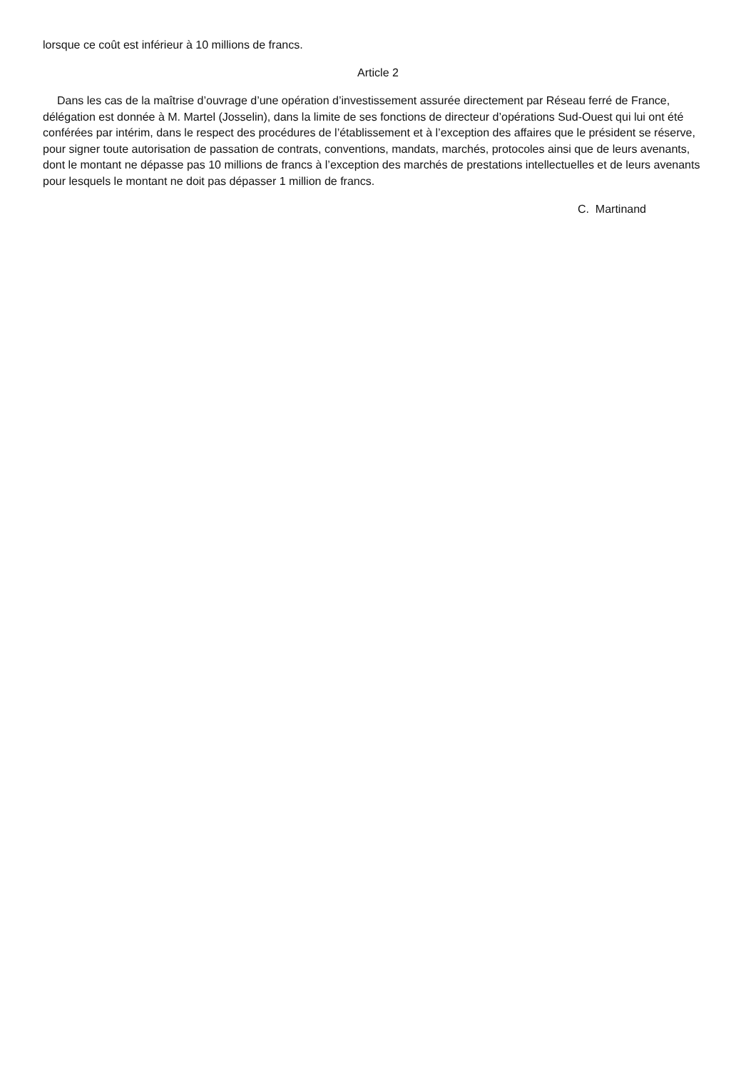lorsque ce coût est inférieur à 10 millions de francs.
Article 2
Dans les cas de la maîtrise d’ouvrage d’une opération d’investissement assurée directement par Réseau ferré de France, délégation est donnée à M. Martel (Josselin), dans la limite de ses fonctions de directeur d’opérations Sud-Ouest qui lui ont été conférées par intérim, dans le respect des procédures de l’établissement et à l’exception des affaires que le président se réserve, pour signer toute autorisation de passation de contrats, conventions, mandats, marchés, protocoles ainsi que de leurs avenants, dont le montant ne dépasse pas 10 millions de francs à l’exception des marchés de prestations intellectuelles et de leurs avenants pour lesquels le montant ne doit pas dépasser 1 million de francs.
C. Martinand